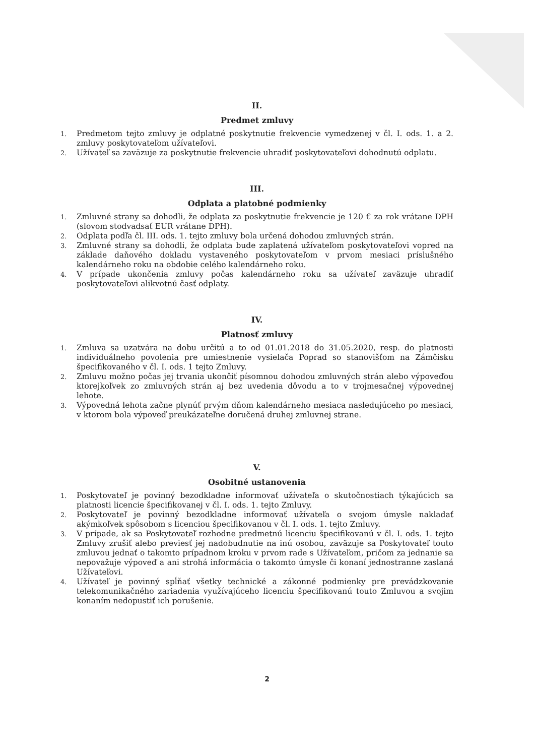II.
Predmet zmluvy
1. Predmetom tejto zmluvy je odplatné poskytnutie frekvencie vymedzenej v čl. I. ods. 1. a 2. zmluvy poskytovateľom užívateľovi.
2. Užívateľ sa zaväzuje za poskytnutie frekvencie uhradiť poskytovateľovi dohodnutú odplatu.
III.
Odplata a platobné podmienky
1. Zmluvné strany sa dohodli, že odplata za poskytnutie frekvencie je 120 € za rok vrátane DPH (slovom stodvadsať EUR vrátane DPH).
2. Odplata podľa čl. III. ods. 1. tejto zmluvy bola určená dohodou zmluvných strán.
3. Zmluvné strany sa dohodli, že odplata bude zaplatená užívateľom poskytovateľovi vopred na základe daňového dokladu vystaveného poskytovateľom v prvom mesiaci príslušného kalendárneho roku na obdobie celého kalendárneho roku.
4. V prípade ukončenia zmluvy počas kalendárneho roku sa užívateľ zaväzuje uhradiť poskytovateľovi alikvotnú časť odplaty.
IV.
Platnosť zmluvy
1. Zmluva sa uzatvára na dobu určitú a to od 01.01.2018 do 31.05.2020, resp. do platnosti individuálneho povolenia pre umiestnenie vysielača Poprad so stanovišťom na Zámčisku špecifikovaného v čl. I. ods. 1 tejto Zmluvy.
2. Zmluvu možno počas jej trvania ukončiť písomnou dohodou zmluvných strán alebo výpoveďou ktorejkoľvek zo zmluvných strán aj bez uvedenia dôvodu a to v trojmesačnej výpovednej lehote.
3. Výpovedná lehota začne plynúť prvým dňom kalendárneho mesiaca nasledujúceho po mesiaci, v ktorom bola výpoveď preukázateľne doručená druhej zmluvnej strane.
V.
Osobitné ustanovenia
1. Poskytovateľ je povinný bezodkladne informovať užívateľa o skutočnostiach týkajúcich sa platnosti licencie špecifikovanej v čl. I. ods. 1. tejto Zmluvy.
2. Poskytovateľ je povinný bezodkladne informovať užívateľa o svojom úmysle nakladať akýmkoľvek spôsobom s licenciou špecifikovanou v čl. I. ods. 1. tejto Zmluvy.
3. V prípade, ak sa Poskytovateľ rozhodne predmetnú licenciu špecifikovanú v čl. I. ods. 1. tejto Zmluvy zrušiť alebo previesť jej nadobudnutie na inú osobou, zaväzuje sa Poskytovateľ touto zmluvou jednať o takomto prípadnom kroku v prvom rade s Užívateľom, pričom za jednanie sa nepovažuje výpoveď a ani strohá informácia o takomto úmysle či konaní jednostranne zaslaná Užívateľovi.
4. Užívateľ je povinný spĺňať všetky technické a zákonné podmienky pre prevádzkovanie telekomunikačného zariadenia využívajúceho licenciu špecifikovanú touto Zmluvou a svojim konaním nedopustiť ich porušenie.
2